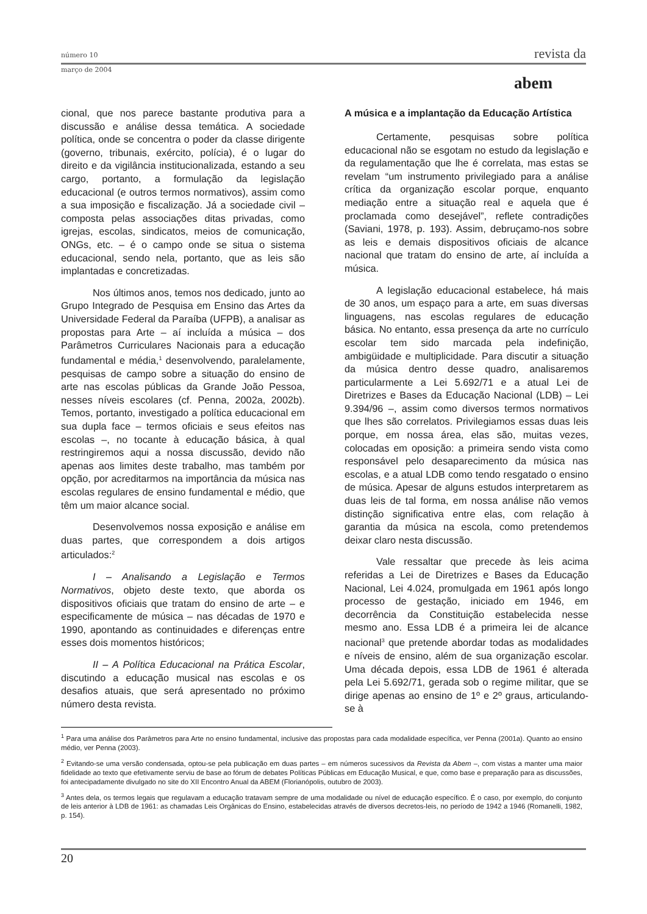número 10
revista da
março de 2004
abem
cional, que nos parece bastante produtiva para a discussão e análise dessa temática. A sociedade política, onde se concentra o poder da classe dirigente (governo, tribunais, exército, polícia), é o lugar do direito e da vigilância institucionalizada, estando a seu cargo, portanto, a formulação da legislação educacional (e outros termos normativos), assim como a sua imposição e fiscalização. Já a sociedade civil – composta pelas associações ditas privadas, como igrejas, escolas, sindicatos, meios de comunicação, ONGs, etc. – é o campo onde se situa o sistema educacional, sendo nela, portanto, que as leis são implantadas e concretizadas.
Nos últimos anos, temos nos dedicado, junto ao Grupo Integrado de Pesquisa em Ensino das Artes da Universidade Federal da Paraíba (UFPB), a analisar as propostas para Arte – aí incluída a música – dos Parâmetros Curriculares Nacionais para a educação fundamental e média,<sup>1</sup> desenvolvendo, paralelamente, pesquisas de campo sobre a situação do ensino de arte nas escolas públicas da Grande João Pessoa, nesses níveis escolares (cf. Penna, 2002a, 2002b). Temos, portanto, investigado a política educacional em sua dupla face – termos oficiais e seus efeitos nas escolas –, no tocante à educação básica, à qual restringiremos aqui a nossa discussão, devido não apenas aos limites deste trabalho, mas também por opção, por acreditarmos na importância da música nas escolas regulares de ensino fundamental e médio, que têm um maior alcance social.
Desenvolvemos nossa exposição e análise em duas partes, que correspondem a dois artigos articulados:<sup>2</sup>
I – Analisando a Legislação e Termos Normativos, objeto deste texto, que aborda os dispositivos oficiais que tratam do ensino de arte – e especificamente de música – nas décadas de 1970 e 1990, apontando as continuidades e diferenças entre esses dois momentos históricos;
II – A Política Educacional na Prática Escolar, discutindo a educação musical nas escolas e os desafios atuais, que será apresentado no próximo número desta revista.
A música e a implantação da Educação Artística
Certamente, pesquisas sobre política educacional não se esgotam no estudo da legislação e da regulamentação que lhe é correlata, mas estas se revelam “um instrumento privilegiado para a análise crítica da organização escolar porque, enquanto mediação entre a situação real e aquela que é proclamada como desejável”, reflete contradições (Saviani, 1978, p. 193). Assim, debruçamo-nos sobre as leis e demais dispositivos oficiais de alcance nacional que tratam do ensino de arte, aí incluída a música.
A legislação educacional estabelece, há mais de 30 anos, um espaço para a arte, em suas diversas linguagens, nas escolas regulares de educação básica. No entanto, essa presença da arte no currículo escolar tem sido marcada pela indefinição, ambigüidade e multiplicidade. Para discutir a situação da música dentro desse quadro, analisaremos particularmente a Lei 5.692/71 e a atual Lei de Diretrizes e Bases da Educação Nacional (LDB) – Lei 9.394/96 –, assim como diversos termos normativos que lhes são correlatos. Privilegiamos essas duas leis porque, em nossa área, elas são, muitas vezes, colocadas em oposição: a primeira sendo vista como responsável pelo desaparecimento da música nas escolas, e a atual LDB como tendo resgatado o ensino de música. Apesar de alguns estudos interpretarem as duas leis de tal forma, em nossa análise não vemos distinção significativa entre elas, com relação à garantia da música na escola, como pretendemos deixar claro nesta discussão.
Vale ressaltar que precede às leis acima referidas a Lei de Diretrizes e Bases da Educação Nacional, Lei 4.024, promulgada em 1961 após longo processo de gestação, iniciado em 1946, em decorrência da Constituição estabelecida nesse mesmo ano. Essa LDB é a primeira lei de alcance nacional<sup>3</sup> que pretende abordar todas as modalidades e níveis de ensino, além de sua organização escolar. Uma década depois, essa LDB de 1961 é alterada pela Lei 5.692/71, gerada sob o regime militar, que se dirige apenas ao ensino de 1º e 2º graus, articulando-se à
<sup>1</sup> Para uma análise dos Parâmetros para Arte no ensino fundamental, inclusive das propostas para cada modalidade específica, ver Penna (2001a). Quanto ao ensino médio, ver Penna (2003).
<sup>2</sup> Evitando-se uma versão condensada, optou-se pela publicação em duas partes – em números sucessivos da Revista da Abem –, com vistas a manter uma maior fidelidade ao texto que efetivamente serviu de base ao fórum de debates Políticas Públicas em Educação Musical, e que, como base e preparação para as discussões, foi antecipadamente divulgado no site do XII Encontro Anual da ABEM (Florianópolis, outubro de 2003).
<sup>3</sup> Antes dela, os termos legais que regulavam a educação tratavam sempre de uma modalidade ou nível de educação específico. É o caso, por exemplo, do conjunto de leis anterior à LDB de 1961: as chamadas Leis Orgânicas do Ensino, estabelecidas através de diversos decretos-leis, no período de 1942 a 1946 (Romanelli, 1982, p. 154).
20